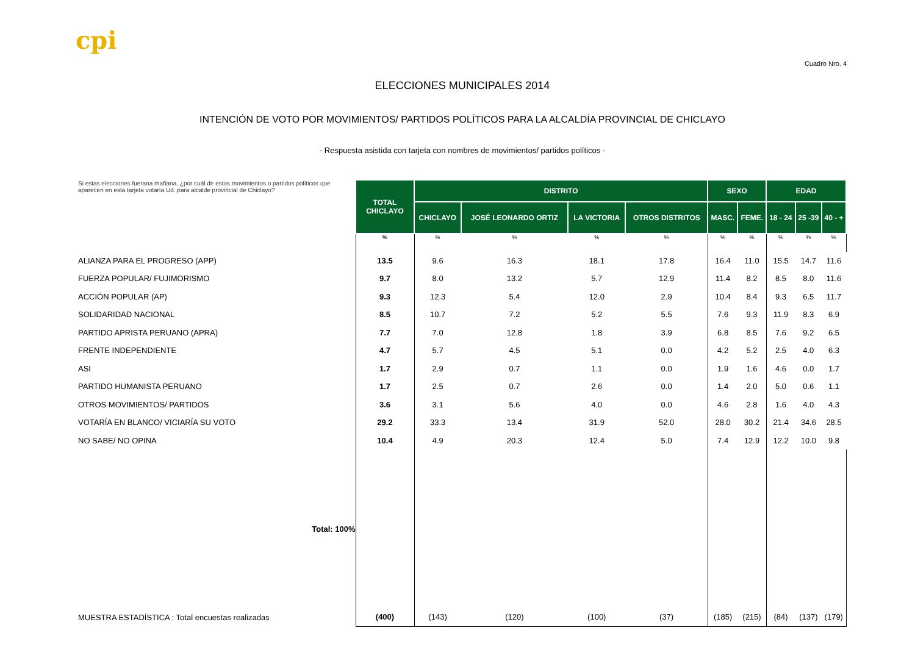cpi
Cuadro Nro. 4
ELECCIONES MUNICIPALES 2014
INTENCIÓN DE VOTO POR MOVIMIENTOS/ PARTIDOS POLÍTICOS PARA LA ALCALDÍA PROVINCIAL DE CHICLAYO
- Respuesta asistida con tarjeta con nombres de movimientos/ partidos políticos -
| Si estas elecciones fuerana mañana, ¿por cuál de estos movimientos o partidos políticos que aparecen en esta tarjeta votaría Ud. para alcalde provincial de Chiclayo? | TOTAL CHICLAYO | DISTRITO | | | | SEXO | | EDAD | | |
| | | CHICLAYO | JOSÉ LEONARDO ORTIZ | LA VICTORIA | OTROS DISTRITOS | MASC. | FEME. | 18 - 24 | 25 -39 | 40 - + |
| | % | % | % | % | % | % | % | % | % | % |
| ALIANZA PARA EL PROGRESO (APP) | 13.5 | 9.6 | 16.3 | 18.1 | 17.8 | 16.4 | 11.0 | 15.5 | 14.7 | 11.6 |
| FUERZA POPULAR/ FUJIMORISMO | 9.7 | 8.0 | 13.2 | 5.7 | 12.9 | 11.4 | 8.2 | 8.5 | 8.0 | 11.6 |
| ACCIÓN POPULAR (AP) | 9.3 | 12.3 | 5.4 | 12.0 | 2.9 | 10.4 | 8.4 | 9.3 | 6.5 | 11.7 |
| SOLIDARIDAD NACIONAL | 8.5 | 10.7 | 7.2 | 5.2 | 5.5 | 7.6 | 9.3 | 11.9 | 8.3 | 6.9 |
| PARTIDO APRISTA PERUANO (APRA) | 7.7 | 7.0 | 12.8 | 1.8 | 3.9 | 6.8 | 8.5 | 7.6 | 9.2 | 6.5 |
| FRENTE INDEPENDIENTE | 4.7 | 5.7 | 4.5 | 5.1 | 0.0 | 4.2 | 5.2 | 2.5 | 4.0 | 6.3 |
| ASI | 1.7 | 2.9 | 0.7 | 1.1 | 0.0 | 1.9 | 1.6 | 4.6 | 0.0 | 1.7 |
| PARTIDO HUMANISTA PERUANO | 1.7 | 2.5 | 0.7 | 2.6 | 0.0 | 1.4 | 2.0 | 5.0 | 0.6 | 1.1 |
| OTROS MOVIMIENTOS/ PARTIDOS | 3.6 | 3.1 | 5.6 | 4.0 | 0.0 | 4.6 | 2.8 | 1.6 | 4.0 | 4.3 |
| VOTARÍA EN BLANCO/ VICIARÍA SU VOTO | 29.2 | 33.3 | 13.4 | 31.9 | 52.0 | 28.0 | 30.2 | 21.4 | 34.6 | 28.5 |
| NO SABE/ NO OPINA | 10.4 | 4.9 | 20.3 | 12.4 | 5.0 | 7.4 | 12.9 | 12.2 | 10.0 | 9.8 |
| Total: 100% | | | | | | | | | | |
| MUESTRA ESTADÍSTICA : Total encuestas realizadas | (400) | (143) | (120) | (100) | (37) | (185) | (215) | (84) | (137) | (179) |